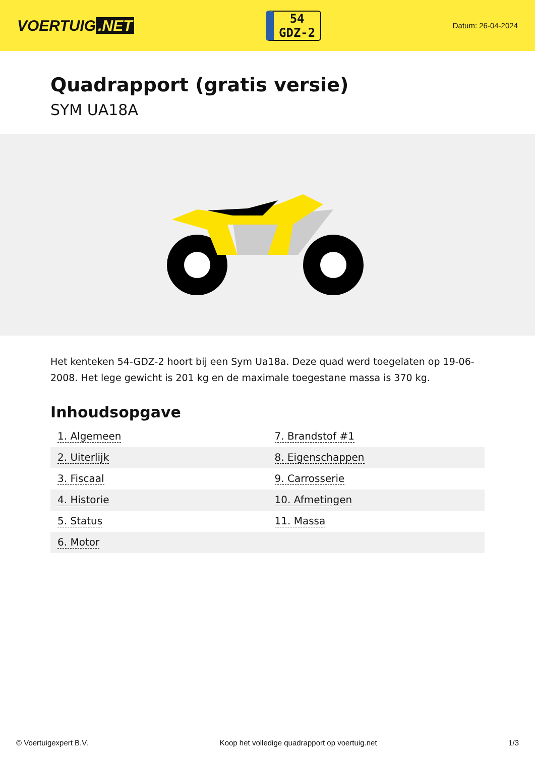VOERTUIG.NET
54
GDZ-2
Datum: 26-04-2024
Quadrapport (gratis versie)
SYM UA18A
Het kenteken 54-GDZ-2 hoort bij een Sym Ua18a. Deze quad werd toegelaten op 19-06-2008. Het lege gewicht is 201 kg en de maximale toegestane massa is 370 kg.
Inhoudsopgave
| 1. Algemeen | 7. Brandstof #1 |
| 2. Uiterlijk | 8. Eigenschappen |
| 3. Fiscaal | 9. Carrosserie |
| 4. Historie | 10. Afmetingen |
| 5. Status | 11. Massa |
| 6. Motor | |
© Voertuigexpert B.V. Koop het volledige quadrapport op voertuig.net 1/3